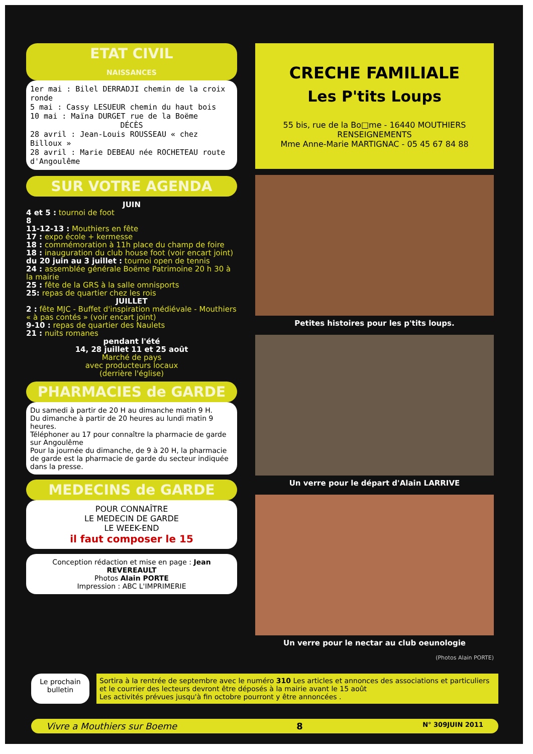ETAT CIVIL
NAISSANCES
1er mai : Bilel DERRADJI chemin de la croix ronde
5 mai : Cassy LESUEUR chemin du haut bois
10 mai : Maïna DURGET rue de la Boëme
DÉCÈS
28 avril : Jean-Louis ROUSSEAU « chez Billoux »
28 avril : Marie DEBEAU née ROCHETEAU route d'Angoulême
SUR VOTRE AGENDA
JUIN
4 et 5 : tournoi de foot
8
11-12-13 : Mouthiers en fête
17 : expo école + kermesse
18 : commémoration à 11h place du champ de foire
18 : inauguration du club house foot (voir encart joint)
du 20 juin au 3 juillet : tournoi open de tennis
24 : assemblée générale Boëme Patrimoine 20 h 30 à la mairie
25 : fête de la GRS à la salle omnisports
25: repas de quartier chez les rois
JUILLET
2 : fête MJC - Buffet d'inspiration médiévale - Mouthiers « à pas contés » (voir encart joint)
9-10 : repas de quartier des Naulets
21 : nuits romanes
pendant l'été
14, 28 juillet 11 et 25 août
Marché de pays
avec producteurs locaux
(derrière l'église)
PHARMACIES de GARDE
Du samedi à partir de 20 H au dimanche matin 9 H.
Du dimanche à partir de 20 heures au lundi matin 9 heures.
Téléphoner au 17 pour connaître la pharmacie de garde sur Angoulême
Pour la journée du dimanche, de 9 à 20 H, la pharmacie de garde est la pharmacie de garde du secteur indiquée dans la presse.
MEDECINS de GARDE
POUR CONNAÎTRE
LE MEDECIN DE GARDE
LE WEEK-END
il faut composer le 15
Conception rédaction et mise en page : Jean REVEREAULT
Photos Alain PORTE
Impression : ABC L'IMPRIMERIE
CRECHE FAMILIALE
Les P'tits Loups
55 bis, rue de la Bo□me - 16440 MOUTHIERS
RENSEIGNEMENTS
Mme Anne-Marie MARTIGNAC - 05 45 67 84 88
Petites histoires pour les p'tits loups.
Un verre pour le départ d'Alain LARRIVE
Un verre pour le nectar au club oeunologie
(Photos Alain PORTE)
Le prochain bulletin
Sortira à la rentrée de septembre avec le numéro 310 Les articles et annonces des associations et particuliers et le courrier des lecteurs devront être déposés à la mairie avant le 15 août
Les activités prévues jusqu'à fin octobre pourront y être annoncées .
Vivre a Mouthiers sur Boeme 8 N° 309JUIN 2011